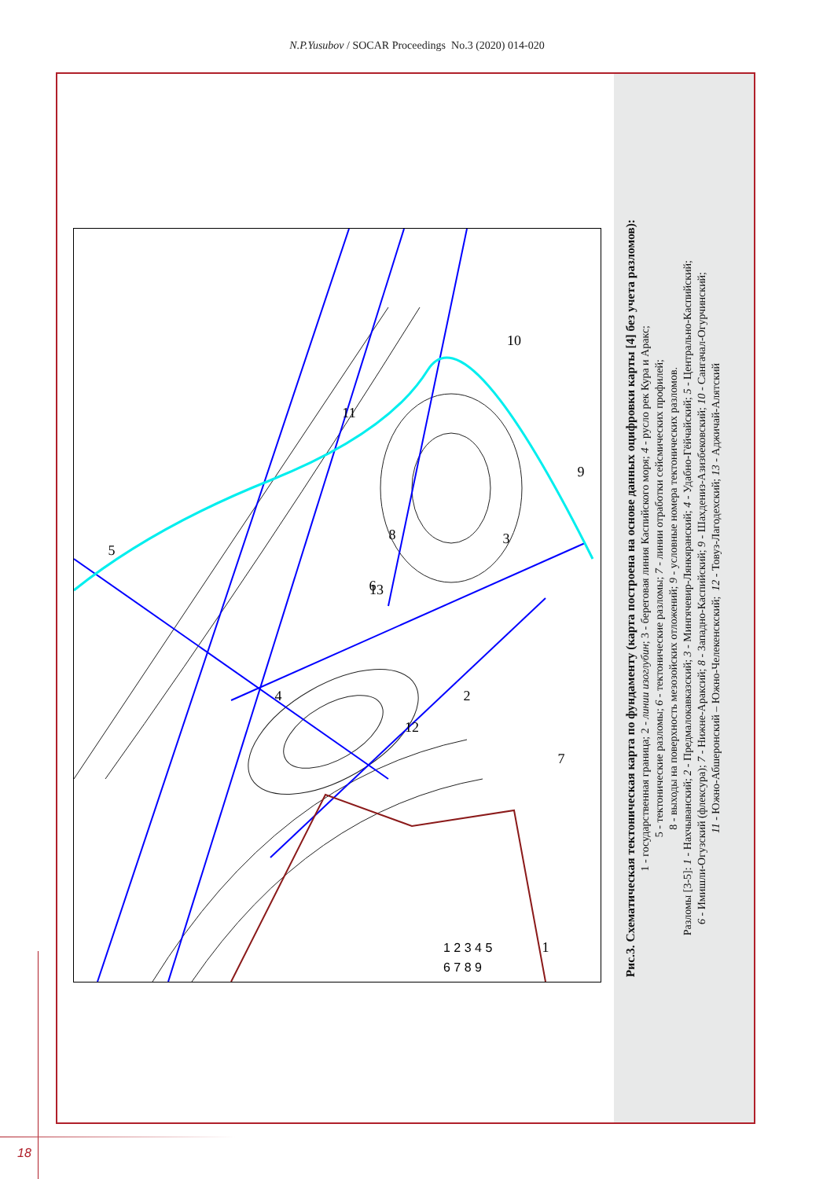N.P.Yusubov / SOCAR Proceedings No.3 (2020) 014-020
5
4
6
2
1
3
7
8
10
9
11
12
13
1 2 3 4 5
6 7 8 9
Рис.3. Схематическая тектоническая карта по фундаменту (карта построена на основе данных оцифровки карты [4] без учета разломов):
1 - государственная граница; 2 - линии изоглубин; 3 - береговая линия Каспийского моря; 4 - русло рек Кура и Аракс;
5 - тектонические разломы; 6 - тектонические разломы; 7 - линии отработки сейсмических профилей;
8 - выходы на поверхность мезозойских отложений; 9 - условные номера тектонических разломов.
Разломы [3-5]: 1 - Нахчыванский; 2 - Предмалокавказский; 3 - Мингячевир-Лянкяранский; 4 - Удабно-Гёйчайский; 5 - Центрально-Каспийский;
6 - Имишли-Огузский (флексура); 7 - Нижне-Араксий; 8 - Западно-Каспийский; 9 - Шахдениз-Азизбековский; 10 - Сангачал-Огурчинский;
11 - Южно-Абшеронский – Южно-Челекенскский; 12 - Товуз-Лагодехский; 13 - Аджичай-Алятский
18